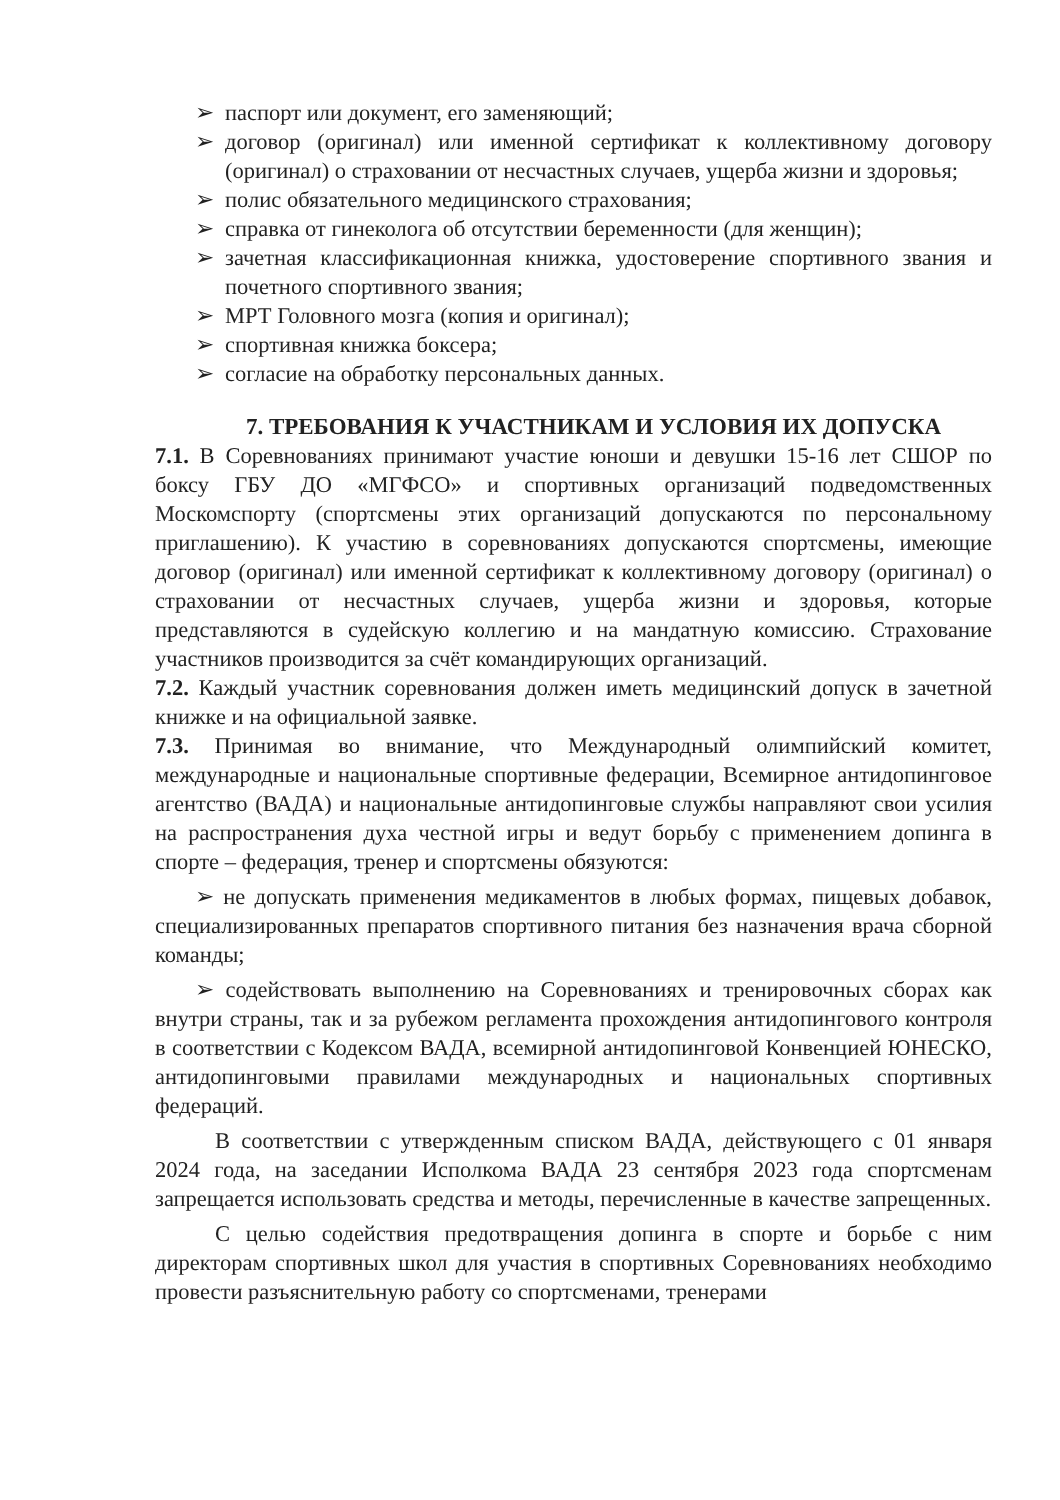➢ паспорт или документ, его заменяющий;
➢ договор (оригинал) или именной сертификат к коллективному договору (оригинал) о страховании от несчастных случаев, ущерба жизни и здоровья;
➢ полис обязательного медицинского страхования;
➢ справка от гинеколога об отсутствии беременности (для женщин);
➢ зачетная классификационная книжка, удостоверение спортивного звания и почетного спортивного звания;
➢ МРТ Головного мозга (копия и оригинал);
➢ спортивная книжка боксера;
➢ согласие на обработку персональных данных.
7. ТРЕБОВАНИЯ К УЧАСТНИКАМ И УСЛОВИЯ ИХ ДОПУСКА
7.1. В Соревнованиях принимают участие юноши и девушки 15-16 лет СШОР по боксу ГБУ ДО «МГФСО» и спортивных организаций подведомственных Москомспорту (спортсмены этих организаций допускаются по персональному приглашению). К участию в соревнованиях допускаются спортсмены, имеющие договор (оригинал) или именной сертификат к коллективному договору (оригинал) о страховании от несчастных случаев, ущерба жизни и здоровья, которые представляются в судейскую коллегию и на мандатную комиссию. Страхование участников производится за счёт командирующих организаций.
7.2. Каждый участник соревнования должен иметь медицинский допуск в зачетной книжке и на официальной заявке.
7.3. Принимая во внимание, что Международный олимпийский комитет, международные и национальные спортивные федерации, Всемирное антидопинговое агентство (ВАДА) и национальные антидопинговые службы направляют свои усилия на распространения духа честной игры и ведут борьбу с применением допинга в спорте – федерация, тренер и спортсмены обязуются:
➢ не допускать применения медикаментов в любых формах, пищевых добавок, специализированных препаратов спортивного питания без назначения врача сборной команды;
➢ содействовать выполнению на Соревнованиях и тренировочных сборах как внутри страны, так и за рубежом регламента прохождения антидопингового контроля в соответствии с Кодексом ВАДА, всемирной антидопинговой Конвенцией ЮНЕСКО, антидопинговыми правилами международных и национальных спортивных федераций.
В соответствии с утвержденным списком ВАДА, действующего с 01 января 2024 года, на заседании Исполкома ВАДА 23 сентября 2023 года спортсменам запрещается использовать средства и методы, перечисленные в качестве запрещенных.
С целью содействия предотвращения допинга в спорте и борьбе с ним директорам спортивных школ для участия в спортивных Соревнованиях необходимо провести разъяснительную работу со спортсменами, тренерами